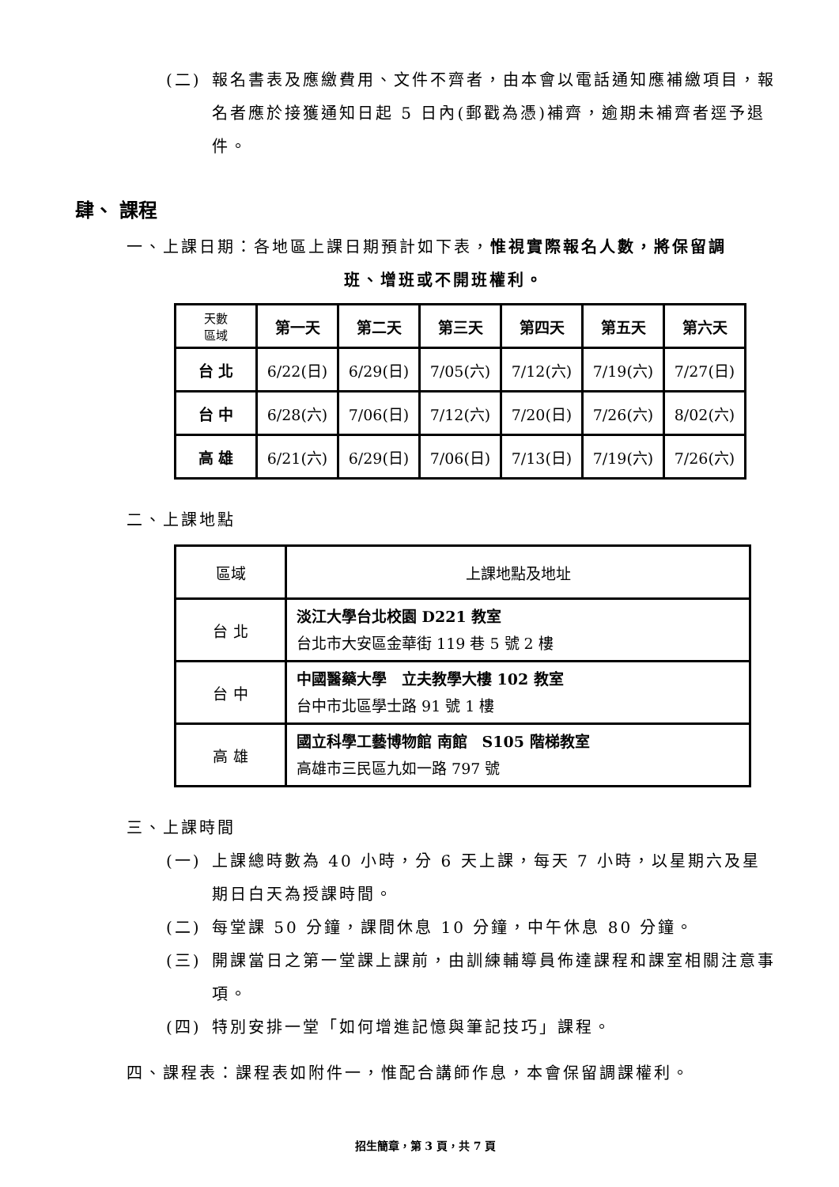(二) 報名書表及應繳費用、文件不齊者，由本會以電話通知應補繳項目，報名者應於接獲通知日起 5 日內(郵戳為憑)補齊，逾期未補齊者逕予退件。
肆、 課程
一、上課日期：各地區上課日期預計如下表，惟視實際報名人數，將保留調
班、增班或不開班權利。
| 天數 區域 | 第一天 | 第二天 | 第三天 | 第四天 | 第五天 | 第六天 |
| --- | --- | --- | --- | --- | --- | --- |
| 台 北 | 6/22(日) | 6/29(日) | 7/05(六) | 7/12(六) | 7/19(六) | 7/27(日) |
| 台 中 | 6/28(六) | 7/06(日) | 7/12(六) | 7/20(日) | 7/26(六) | 8/02(六) |
| 高 雄 | 6/21(六) | 6/29(日) | 7/06(日) | 7/13(日) | 7/19(六) | 7/26(六) |
二、上課地點
| 區域 | 上課地點及地址 |
| 台 北 | 淡江大學台北校園 D221 教室 台北市大安區金華街 119 巷 5 號 2 樓 |
| 台 中 | 中國醫藥大學 立夫教學大樓 102 教室 台中市北區學士路 91 號 1 樓 |
| 高 雄 | 國立科學工藝博物館 南館 S105 階梯教室 高雄市三民區九如一路 797 號 |
三、上課時間
(一) 上課總時數為 40 小時，分 6 天上課，每天 7 小時，以星期六及星期日白天為授課時間。
(二) 每堂課 50 分鐘，課間休息 10 分鐘，中午休息 80 分鐘。
(三) 開課當日之第一堂課上課前，由訓練輔導員佈達課程和課室相關注意事項。
(四) 特別安排一堂「如何增進記憶與筆記技巧」課程。
四、課程表：課程表如附件一，惟配合講師作息，本會保留調課權利。
招生簡章，第 3 頁，共 7 頁